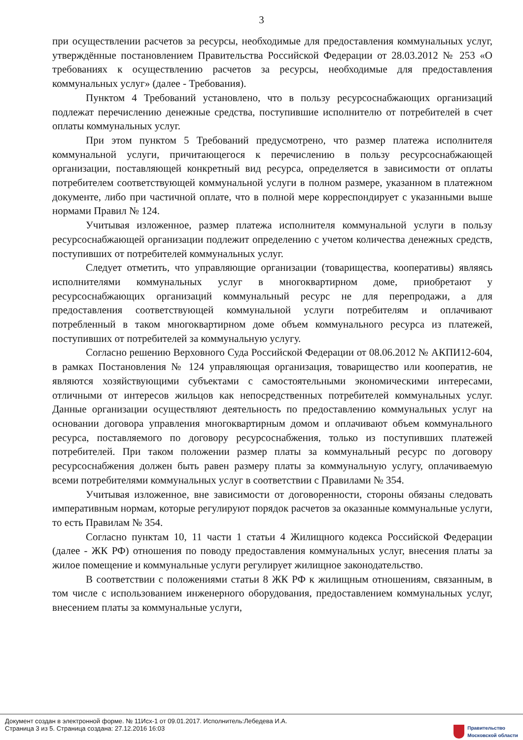3
при осуществлении расчетов за ресурсы, необходимые для предоставления коммунальных услуг, утверждённые постановлением Правительства Российской Федерации от 28.03.2012 № 253 «О требованиях к осуществлению расчетов за ресурсы, необходимые для предоставления коммунальных услуг» (далее - Требования).
Пунктом 4 Требований установлено, что в пользу ресурсоснабжающих организаций подлежат перечислению денежные средства, поступившие исполнителю от потребителей в счет оплаты коммунальных услуг.
При этом пунктом 5 Требований предусмотрено, что размер платежа исполнителя коммунальной услуги, причитающегося к перечислению в пользу ресурсоснабжающей организации, поставляющей конкретный вид ресурса, определяется в зависимости от оплаты потребителем соответствующей коммунальной услуги в полном размере, указанном в платежном документе, либо при частичной оплате, что в полной мере корреспондирует с указанными выше нормами Правил № 124.
Учитывая изложенное, размер платежа исполнителя коммунальной услуги в пользу ресурсоснабжающей организации подлежит определению с учетом количества денежных средств, поступивших от потребителей коммунальных услуг.
Следует отметить, что управляющие организации (товарищества, кооперативы) являясь исполнителями коммунальных услуг в многоквартирном доме, приобретают у ресурсоснабжающих организаций коммунальный ресурс не для перепродажи, а для предоставления соответствующей коммунальной услуги потребителям и оплачивают потребленный в таком многоквартирном доме объем коммунального ресурса из платежей, поступивших от потребителей за коммунальную услугу.
Согласно решению Верховного Суда Российской Федерации от 08.06.2012 № АКПИ12-604, в рамках Постановления № 124 управляющая организация, товарищество или кооператив, не являются хозяйствующими субъектами с самостоятельными экономическими интересами, отличными от интересов жильцов как непосредственных потребителей коммунальных услуг. Данные организации осуществляют деятельность по предоставлению коммунальных услуг на основании договора управления многоквартирным домом и оплачивают объем коммунального ресурса, поставляемого по договору ресурсоснабжения, только из поступивших платежей потребителей. При таком положении размер платы за коммунальный ресурс по договору ресурсоснабжения должен быть равен размеру платы за коммунальную услугу, оплачиваемую всеми потребителями коммунальных услуг в соответствии с Правилами № 354.
Учитывая изложенное, вне зависимости от договоренности, стороны обязаны следовать императивным нормам, которые регулируют порядок расчетов за оказанные коммунальные услуги, то есть Правилам № 354.
Согласно пунктам 10, 11 части 1 статьи 4 Жилищного кодекса Российской Федерации (далее - ЖК РФ) отношения по поводу предоставления коммунальных услуг, внесения платы за жилое помещение и коммунальные услуги регулирует жилищное законодательство.
В соответствии с положениями статьи 8 ЖК РФ к жилищным отношениям, связанным, в том числе с использованием инженерного оборудования, предоставлением коммунальных услуг, внесением платы за коммунальные услуги,
Документ создан в электронной форме. № 11Исх-1 от 09.01.2017. Исполнитель:Лебедева И.А.
Страница 3 из 5. Страница создана: 27.12.2016 16:03
Правительство
Московской области